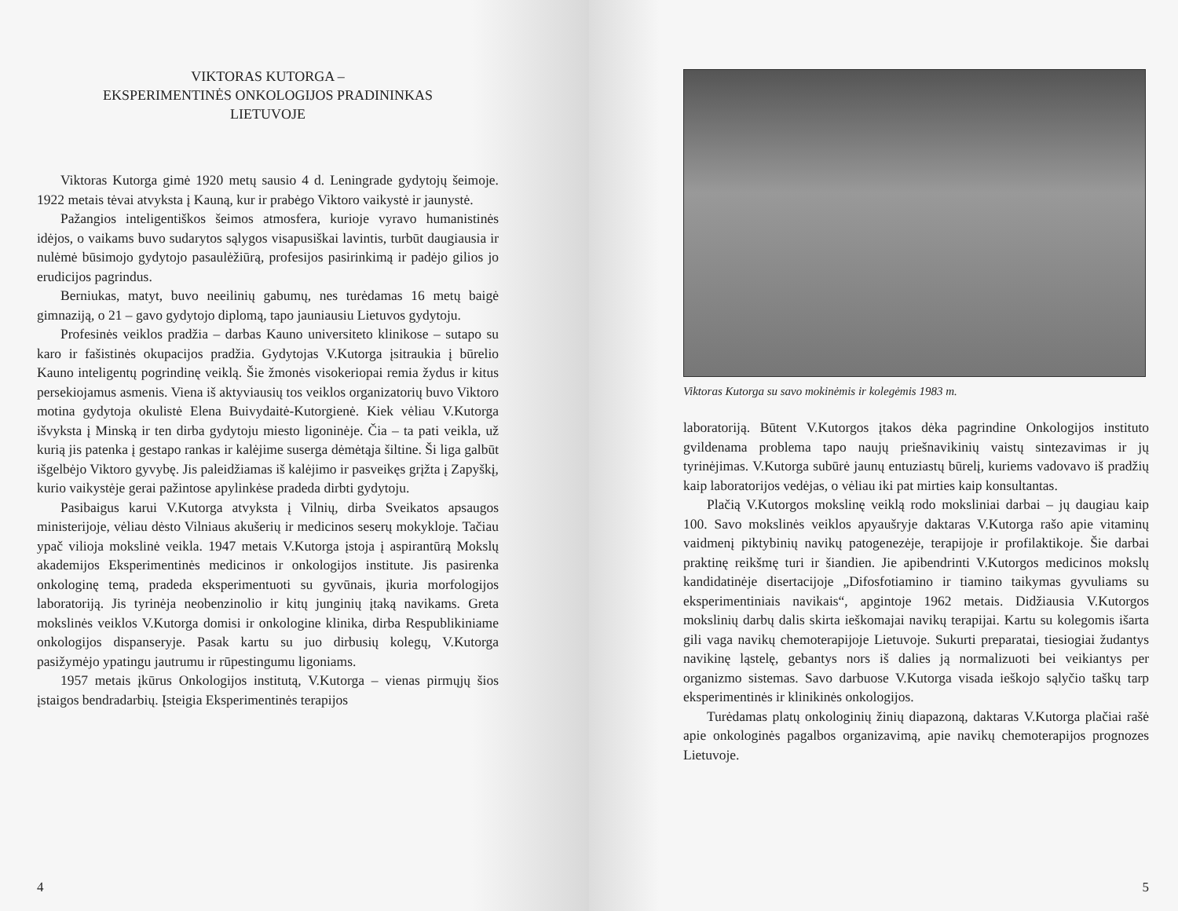VIKTORAS KUTORGA –
EKSPERIMENTINĖS ONKOLOGIJOS PRADININKAS
LIETUVOJE
Viktoras Kutorga gimė 1920 metų sausio 4 d. Leningrade gydytojų šeimoje. 1922 metais tėvai atvyksta į Kauną, kur ir prabėgo Viktoro vaikystė ir jaunystė.
Pažangios inteligentiškos šeimos atmosfera, kurioje vyravo humanistinės idėjos, o vaikams buvo sudarytos sąlygos visapusiškai lavintis, turbūt daugiausia ir nulėmė būsimojo gydytojo pasaulėžiūrą, profesijos pasirinkimą ir padėjo gilios jo erudicijos pagrindus.
Berniukas, matyt, buvo neeilinių gabumų, nes turėdamas 16 metų baigė gimnaziją, o 21 – gavo gydytojo diplomą, tapo jauniausiu Lietuvos gydytoju.
Profesinės veiklos pradžia – darbas Kauno universiteto klinikose – sutapo su karo ir fašistinės okupacijos pradžia. Gydytojas V.Kutorga įsitraukia į būrelio Kauno inteligentų pogrindinę veiklą. Šie žmonės visokeriopai remia žydus ir kitus persekiojamus asmenis. Viena iš aktyviausių tos veiklos organizatorių buvo Viktoro motina gydytoja okulistė Elena Buivydaitė-Kutorgienė. Kiek vėliau V.Kutorga išvyksta į Minską ir ten dirba gydytoju miesto ligoninėje. Čia – ta pati veikla, už kurią jis patenka į gestapo rankas ir kalėjime suserga dėmėtąja šiltine. Ši liga galbūt išgelbėjo Viktoro gyvybę. Jis paleidžiamas iš kalėjimo ir pasveikęs grįžta į Zapyškį, kurio vaikystėje gerai pažintose apylinkėse pradeda dirbti gydytoju.
Pasibaigus karui V.Kutorga atvyksta į Vilnių, dirba Sveikatos apsaugos ministerijoje, vėliau dėsto Vilniaus akušerių ir medicinos seserų mokykloje. Tačiau ypač vilioja mokslinė veikla. 1947 metais V.Kutorga įstoja į aspirantūrą Mokslų akademijos Eksperimentinės medicinos ir onkologijos institute. Jis pasirenka onkologinę temą, pradeda eksperimentuoti su gyvūnais, įkuria morfologijos laboratoriją. Jis tyrinėja neobenzinolio ir kitų junginių įtaką navikams. Greta mokslinės veiklos V.Kutorga domisi ir onkologine klinika, dirba Respublikiniame onkologijos dispanseryje. Pasak kartu su juo dirbusių kolegų, V.Kutorga pasižymėjo ypatingu jautrumu ir rūpestingumu ligoniams.
1957 metais įkūrus Onkologijos institutą, V.Kutorga – vienas pirmųjų šios įstaigos bendradarbių. Įsteigia Eksperimentinės terapijos
4
Viktoras Kutorga su savo mokinėmis ir kolegėmis 1983 m.
laboratoriją. Būtent V.Kutorgos įtakos dėka pagrindine Onkologijos instituto gvildenama problema tapo naujų priešnavikinių vaistų sintezavimas ir jų tyrinėjimas. V.Kutorga subūrė jaunų entuziastų būrelį, kuriems vadovavo iš pradžių kaip laboratorijos vedėjas, o vėliau iki pat mirties kaip konsultantas.
Plačią V.Kutorgos mokslinę veiklą rodo moksliniai darbai – jų daugiau kaip 100. Savo mokslinės veiklos apyaušryje daktaras V.Kutorga rašo apie vitaminų vaidmenį piktybinių navikų patogenezėje, terapijoje ir profilaktikoje. Šie darbai praktinę reikšmę turi ir šiandien. Jie apibendrinti V.Kutorgos medicinos mokslų kandidatinėje disertacijoje „Difosfotiamino ir tiamino taikymas gyvuliams su eksperimentiniais navikais“, apgintoje 1962 metais. Didžiausia V.Kutorgos mokslinių darbų dalis skirta ieškomajai navikų terapijai. Kartu su kolegomis išarta gili vaga navikų chemoterapijoje Lietuvoje. Sukurti preparatai, tiesiogiai žudantys navikinę ląstelę, gebantys nors iš dalies ją normalizuoti bei veikiantys per organizmo sistemas. Savo darbuose V.Kutorga visada ieškojo sąlyčio taškų tarp eksperimentinės ir klinikinės onkologijos.
Turėdamas platų onkologinių žinių diapazoną, daktaras V.Kutorga plačiai rašė apie onkologinės pagalbos organizavimą, apie navikų chemoterapijos prognozes Lietuvoje.
5